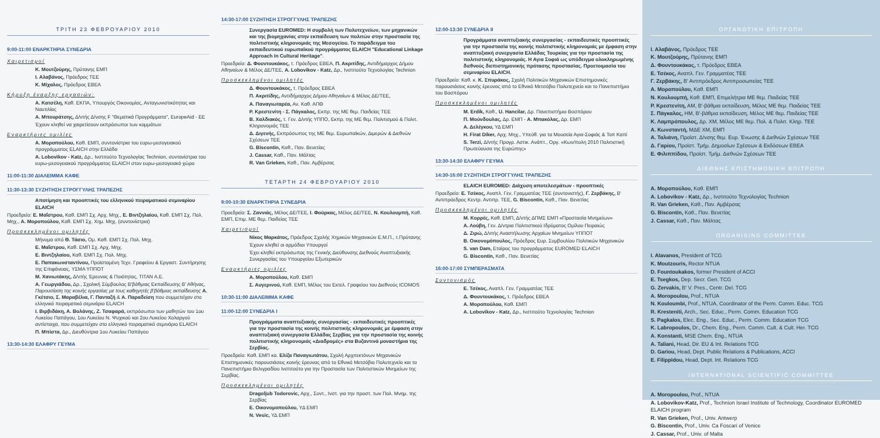ΤΡΙΤΗ 23 ΦΕΒΡΟΥΑΡΙΟΥ 2010
9:00-11:00 ΕΝΑΡΚΤΗΡΙΑ ΣΥΝΕΔΡΙΑ
Χαιρετισμοί
Κ. Μουτζούρης, Πρύτανης ΕΜΠ
Ι. Αλαβάνος, Πρόεδρος ΤΕΕ
Κ. Μίχαλος, Πρόεδρος ΕΒΕΑ
Κήρυξη έναρξης εργασιών:
Α. Κατσέλη, Καθ. ΕΚΠΑ, Υπουργός Οικονομίας, Ανταγωνιστικότητας και Ναυτιλίας
Α. Μπουράτσης, Δ/ντής Δ/νσης F "Θεματικά Προγράμματα", EuropeAid - ΕΕ
Έχουν κληθεί να χαιρετίσουν εκπρόσωποι των κομμάτων
Εναρκτήριες ομιλίες
Α. Μοροπούλου, Καθ. ΕΜΠ, συντονίστρια του ευρω-μεσογειακού προγράμματος ELAICH στην Ελλάδα
A. Lobovikov - Katz, Δρ., Ινστιτούτο Τεχνολογίας Technion, συντονίστρια του ευρω-μεσογειακού προγράμματος ELAICH στον ευρω-μεσογειακό χώρο
11:00-11:30 ΔΙΑΛΕΙΜΜΑ ΚΑΦΕ
11:30-13:30 ΣΥΖΗΤΗΣΗ ΣΤΡΟΓΓΥΛΗΣ ΤΡΑΠΕΖΗΣ
Αποτίμηση και προοπτικές του ελληνικού πειραματικού σεμιναρίου ELAICH
Προεδρείο: Ε. Μαΐστρου, Καθ. ΕΜΠ Σχ. Αρχ. Μηχ., Ε. Βιντζηλαίου, Καθ. ΕΜΠ Σχ. Πολ. Μηχ., Α. Μοροπούλου, Καθ. ΕΜΠ Σχ. Χημ. Μηχ. (συντονίστρια)
Προσκεκλημένοι ομιλητές
Μήνυμα από Θ. Τάσιο, Ομ. Καθ. ΕΜΠ Σχ. Πολ. Μηχ.
Ε. Μαΐστρου, Καθ. ΕΜΠ Σχ. Αρχ. Μηχ.
Ε. Βιντζηλαίου, Καθ. ΕΜΠ Σχ. Πολ. Μηχ.
Ε. Παπακωνσταντίνου, Προϊσταμένη Τεχν. Γραφείου & Εργαστ. Συντήρησης της Επιφάνειας, ΥΣΜΑ ΥΠΠΟΤ
Μ. Χανιωτάκης, Δ/ντής Έρευνας & Ποιότητας, ΤΙΤΑΝ Α.Ε.
Α. Γεωργιάδου, Δρ., Σχολική Σύμβουλος Β'βάθμιας Εκπαίδευσης Β' Αθήνας, Παρουσίαση της κοινής εργασίας με τους καθηγητές β'βάθμιας εκπαίδευσης Α. Γκέτσιο, Σ. Μαραβέλια, Γ. Πανταζή & Α. Παραδείση που συμμετείχαν στο ελληνικό πειραματικό σεμινάριο ELAICH
Ι. Βιρβιδάκη, Α. Βολάνης, Ζ. Τσαφαρά, εκπρόσωποι των μαθητών του 1ου Λυκείου Παπάγου, 1ου Λυκείου Ν. Ψυχικού και 2ου Λυκείου Χολαργού αντίστοιχα, που συμμετείχαν στο ελληνικό πειραματικό σεμινάριο ELAICH
Π. Μπίστα, Δρ., Διευθύντρια 1ου Λυκείου Παπάγου
13:30-14:30 ΕΛΑΦΡΥ ΓΕΥΜΑ
14:30-17:00 ΣΥΖΗΤΗΣΗ ΣΤΡΟΓΓΥΛΗΣ ΤΡΑΠΕΖΗΣ
Συνεργασία EUROMED: Η συμβολή των Πολυτεχνείων, των μηχανικών και της βιομηχανίας στην εκπαίδευση των πολιτών στην προστασία της πολιτιστικής κληρονομιάς της Μεσογείου. Το παράδειγμα του εκπαιδευτικού ευρωπαϊκού προγράμματος ELAICH "Educational Linkage Approach In Cultural Heritage".
Προεδρείο: Δ. Φουντουκάκος, τ. Πρόεδρος ΕΒΕΑ, Π. Ακριτίδης, Αντιδήμαρχος Δήμου Αθηναίων & Μέλος ΔΕ/ΤΕΕ, A. Lobovikov - Katz, Δρ., Ινστιτούτο Τεχνολογίας Technion
Προσκεκλημένοι ομιλητές
Δ. Φουντουκάκος, τ. Πρόεδρος ΕΒΕΑ
Π. Ακριτίδης, Αντιδήμαρχος Δήμου Αθηναίων & Μέλος ΔΕ/ΤΕΕ,
Α. Παναγιωταρέα, Αν. Καθ. ΑΠΘ
Ρ. Κρεστενίτη - Σ. Πάγκαλος, Εκπρ. της ΜΕ θεμ. Παιδείας ΤΕΕ
Β. Χαλδιακός, τ. Γεν. Δ/ντής ΥΠΠΟ, Εκπρ. της ΜΕ θεμ. Πολιτισμού & Πολιτ. Κληρονομιάς ΤΕΕ
Δ. Διγενής, Εκπρόσωπος της ΜΕ θεμ. Ευρωπαϊκών, Διμερών & Διεθνών Σχέσεων ΤΕΕ
G. Biscontin, Καθ., Παν. Βενετίας
J. Cassar, Καθ., Παν. Μάλτας
R. Van Grieken, Καθ., Παν. Αμβέρσας
ΤΕΤΑΡΤΗ 24 ΦΕΒΡΟΥΑΡΙΟΥ 2010
9:00-10:30 ΕΝΑΡΚΤΗΡΙΑ ΣΥΝΕΔΡΙΑ
Προεδρείο: Σ. Ζαννιάς, Μέλος ΔΕ/ΤΕΕ, Ι. Φούρκας, Μέλος ΔΕ/ΤΕΕ, Ν. Κουλουμπή, Καθ. ΕΜΠ, Επιμ. ΜΕ θεμ. Παιδείας ΤΕΕ
Χαιρετισμοί
Νίκος Μαρκάτος, Πρόεδρος Σχολής Χημικών Μηχανικών Ε.Μ.Π., τ.Πρύτανης
Έχουν κληθεί οι αρμόδιοι Υπουργοί
Έχει κληθεί εκπρόσωπος της Γενικής Διεύθυνσης Διεθνούς Αναπτυξιακής Συνεργασίας του Υπουργείου Εξωτερικών
Εναρκτήριες ομιλίες
Α. Μοροπούλου, Καθ. ΕΜΠ
Σ. Αυγερινού, Καθ. ΕΜΠ, Μέλος του Εκτελ. Γραφείου του Διεθνούς ICOMOS
10:30-11:00 ΔΙΑΛΕΙΜΜΑ ΚΑΦΕ
11:00-12:00 ΣΥΝΕΔΡΙΑ Ι
Προγράμματα αναπτυξιακής συνεργασίας - εκπαιδευτικές προοπτικές για την προστασία της κοινής πολιτιστικής κληρονομιάς με έμφαση στην αναπτυξιακή συνεργασία Ελλάδας Σερβίας για την προστασία της κοινής πολιτιστικής κληρονομιάς «Διαδρομές» στα Βυζαντινά μοναστήρια της Σερβίας.
Προεδρείο: Καθ. ΕΜΠ κα. Ελίζα Παναγιωτάτου, Σχολή Αρχιτεκτόνων Μηχανικών Επιστημονικές παρουσιάσεις κοινής έρευνας από το Εθνικό Μετσόβιο Πολυτεχνείο και το Πανεπιστήμιο Βελιγραδίου Ινστιτούτο για την Προστασία των Πολιτιστικών Μνημείων της Σερβίας.
Προσκεκλημένοι ομιλητές
Dragoljub Todorovic, Αρχ., Συντ., Ινστ. για την προστ. των Πολ. Μνημ. της Σερβίας
Ε. Οικονομοπούλου, ΥΔ ΕΜΠ
N. Vesic, ΥΔ ΕΜΠ
12:00-13:30 ΣΥΝΕΔΡΙΑ ΙΙ
Προγράμματα αναπτυξιακής συνεργασίας - εκπαιδευτικές προοπτικές για την προστασία της κοινής πολιτιστικής κληρονομιάς με έμφαση στην αναπτυξιακή συνεργασία Ελλάδας Τουρκίας για την προστασία της πολιτιστικής κληρονομιάς. Η Αγια Σοφιά ως υπόδειγμα ολοκληρωμένης διεθνούς διεπιστημονικής πρότασης προστασίας. Προετοιμασία του σεμιναρίου ELAICH.
Προεδρείο: Καθ. κ. Κ. Σπυράκος, Σχολή Πολιτικών Μηχανικών Επιστημονικές παρουσιάσεις κοινής έρευνας από το Εθνικό Μετσόβιο Πολυτεχνείο και το Πανεπιστήμιο του Βοσπόρου
Προσκεκλημένοι ομιλητές
M. Erdik, Καθ., U. Hancilar, Δρ. Πανεπιστήμιο Βοσπόρου
Π. Μούνδουλας, Δρ. ΕΜΠ - Α. Μπακόλας, Δρ. ΕΜΠ
Α. Δελέγκου, ΥΔ ΕΜΠ
H. Firat Diker, Αρχ. Μηχ., Υπεύθ. για τα Μουσεία Αγια-Σοφιάς & Τοπ Καπί
S. Terzi, Δ/ντής Προγρ. Αστικ. Ανάπτ., Οργ. «Κων/πολη 2010 Πολιτιστική Πρωτεύουσα της Ευρώπης»
13:30-14:30 ΕΛΑΦΡΥ ΓΕΥΜΑ
14:30-16:00 ΣΥΖΗΤΗΣΗ ΣΤΡΟΓΓΥΛΗΣ ΤΡΑΠΕΖΗΣ
ELAICH EUROMED: Διάχυση αποτελεσμάτων - προοπτικές
Προεδρείο: Ε. Τσέκος, Αναπλ. Γεν. Γραμματέας ΤΕΕ (συντονιστής), Γ. Ζερβάκης, Β' Αντιπρόεδρος Κεντρ. Αντιπρ. ΤΕΕ, G. Biscontin, Καθ., Παν. Βενετίας
Προσκεκλημένοι ομιλητές
Μ. Κορρές, Καθ. ΕΜΠ, Δ/ντής ΔΠΜΣ ΕΜΠ «Προστασία Μνημείων»
Α. Λούβη, Γεν. Δ/ντρια Πολιτιστικού Ιδρύματος Ομίλου Πειραιώς
Δ. Ζιρώ, Δ/ντής Αναστήλωσης Αρχαίων Μνημείων ΥΠΠΟΤ
Β. Οικονομόπουλος, Πρόεδρος Ευρ. Συμβουλίου Πολιτικών Μηχανικών
S. van Dam, Εταίρος του προγράμματος EUROMED ELAICH
G. Biscontin, Καθ., Παν. Βενετίας
16:00-17:00 ΣΥΜΠΕΡΑΣΜΑΤΑ
Συντονισμός
Ε. Τσέκος, Αναπλ. Γεν. Γραμματέας ΤΕΕ
Δ. Φουντουκάκος, τ. Πρόεδρος ΕΒΕΑ
Α. Μοροπούλου, Καθ. ΕΜΠ
A. Lobovikov - Katz, Δρ., Ινστιτούτο Τεχνολογίας Technion
ΟΡΓΑΝΩΤΙΚΗ ΕΠΙΤΡΟΠΗ
Ι. Αλαβάνος, Πρόεδρος ΤΕΕ
Κ. Μουτζούρης, Πρύτανης ΕΜΠ
Δ. Φουντουκάκος, τ. Πρόεδρος ΕΒΕΑ
Ε. Τσέκος, Αναπλ. Γεν. Γραμματέας ΤΕΕ
Γ. Ζερβάκης, Β' Αντιπρόεδρος Αντιπροσωπείας ΤΕΕ
Α. Μοροπούλου, Καθ. ΕΜΠ
Ν. Κουλουμπή, Καθ. ΕΜΠ, Επιμελήτρια ΜΕ θεμ. Παιδείας ΤΕΕ
Ρ. Κρεστενίτη, ΑΜ, Β'-βάθμια εκπαίδευση, Μέλος ΜΕ θεμ. Παιδείας ΤΕΕ
Σ. Πάγκαλος, ΗΜ, Β'-βάθμια εκπαίδευση, Μέλος ΜΕ θεμ. Παιδείας ΤΕΕ
Κ. Λαμπρόπουλος, Δρ. ΧΜ, Μέλος ΜΕ θεμ. Πολ. & Πολιτ. Κληρ. ΤΕΕ
Α. Κωνσταντή, ΜΔΕ ΧΜ, ΕΜΠ
Α. Ταλιάνη, Προϊστ. Δ/νσης θεμ. Ευρ. Ένωσης & Διεθνών Σχέσεων ΤΕΕ
Δ. Γαρίου, Προϊστ. Τμήμ. Δημοσίων Σχέσεων & Εκδόσεων ΕΒΕΑ
Ε. Φιλιππίδου, Προϊστ. Τμήμ. Διεθνών Σχέσεων ΤΕΕ
ΔΙΕΘΝΗΣ ΕΠΙΣΤΗΜΟΝΙΚΗ ΕΠΙΤΡΟΠΗ
Α. Μοροπούλου, Καθ. ΕΜΠ
A. Lobovikov - Katz, Δρ., Ινστιτούτο Τεχνολογίας Technion
R. Van Grieken, Καθ., Παν. Αμβέρσας
G. Biscontin, Καθ., Παν. Βενετίας
J. Cassar, Καθ., Παν. Μάλτας
ORGANISING COMMITTEE
I. Alavanos, President of TCG
K. Moutzouris, Rector NTUA
D. Fountoukakos, former President of ACCI
E. Tsegkos, Dep. Secr. Gen. TCG
G. Zervakis, B' V. Pres., Centr. Del. TCG
A. Moropoulou, Prof., NTUA
N. Kouloumbi, Prof., NTUA, Coordinator of the Perm. Comm. Educ. TCG
R. Kresteniti, Arch., Sec. Educ., Perm. Comm. Education TCG
S. Pagkalos, Elec. Eng., Sec. Educ., Perm. Comm. Education TCG
K. Labropoulos, Dr., Chem. Eng., Perm. Comm. Cult. & Cult. Her. TCG
A. Konstanti, MSE Chem. Eng., NTUA
A. Taliani, Head, Dir. EU & Int. Relations TCG
D. Gariou, Head, Dept. Public Relations & Publications, ACCI
E. Filippidou, Head, Dept. Int. Relations TCG
INTERNATIONAL SCIENTIFIC COMMITTEE
A. Moropoulou, Prof., NTUA
A. Lobovikov-Katz, Prof., Technion Israel Institute of Technology, Coordinator EUROMED ELAICH program
R. Van Grieken, Prof., Univ. Antwerp
G. Biscontin, Prof., Univ. Ca Foscari of Venice
J. Cassar, Prof., Univ. of Malta